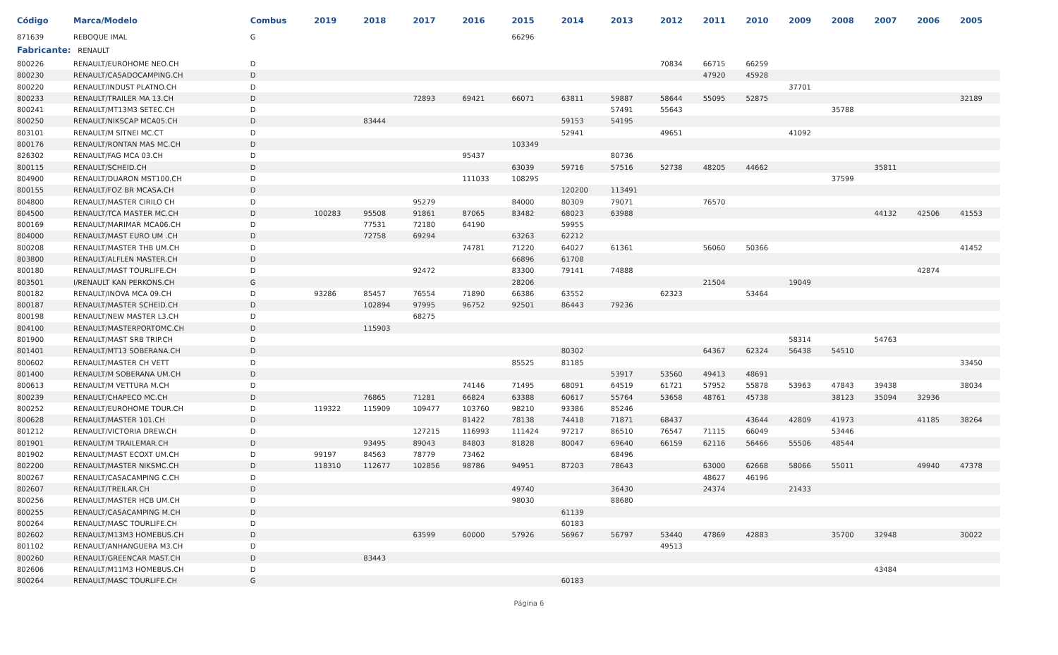| Código | Marca/Modelo | Combus | 2019 | 2018 | 2017 | 2016 | 2015 | 2014 | 2013 | 2012 | 2011 | 2010 | 2009 | 2008 | 2007 | 2006 | 2005 |
| --- | --- | --- | --- | --- | --- | --- | --- | --- | --- | --- | --- | --- | --- | --- | --- | --- | --- |
| 871639 | REBOQUE IMAL | G | | | | | 66296 | | | | | | | | | | |
| Fabricante: RENAULT | | | | | | | | | | | | | | | | | |
| 800226 | RENAULT/EUROHOME NEO.CH | D | | | | | | | | 70834 | 66715 | 66259 | | | | | |
| 800230 | RENAULT/CASADOCAMPING.CH | D | | | | | | | | | 47920 | 45928 | | | | | |
| 800220 | RENAULT/INDUST PLATNO.CH | D | | | | | | | | | | | 37701 | | | | |
| 800233 | RENAULT/TRAILER MA 13.CH | D | | | 72893 | 69421 | 66071 | 63811 | 59887 | 58644 | 55095 | 52875 | | | | | 32189 |
| 800241 | RENAULT/MT13M3 SETEC.CH | D | | | | | | | 57491 | 55643 | | | | 35788 | | | |
| 800250 | RENAULT/NIKSCAP MCA05.CH | D | | 83444 | | | | 59153 | 54195 | | | | | | | | |
| 803101 | RENAULT/M SITNEI MC.CT | D | | | | | | 52941 | | 49651 | | | 41092 | | | | |
| 800176 | RENAULT/RONTAN MAS MC.CH | D | | | | | 103349 | | | | | | | | | | |
| 826302 | RENAULT/FAG MCA 03.CH | D | | | | 95437 | | | 80736 | | | | | | | | |
| 800115 | RENAULT/SCHEID.CH | D | | | | | 63039 | 59716 | 57516 | 52738 | 48205 | 44662 | | | 35811 | | |
| 804900 | RENAULT/DUARON MST100.CH | D | | | | 111033 | 108295 | | | | | | | 37599 | | | |
| 800155 | RENAULT/FOZ BR MCASA.CH | D | | | | | | 120200 | 113491 | | | | | | | | |
| 804800 | RENAULT/MASTER CIRILO CH | D | | | 95279 | | 84000 | 80309 | 79071 | | 76570 | | | | | | |
| 804500 | RENAULT/TCA MASTER MC.CH | D | 100283 | 95508 | 91861 | 87065 | 83482 | 68023 | 63988 | | | | | | 44132 | 42506 | 41553 |
| 800169 | RENAULT/MARIMAR MCA06.CH | D | | 77531 | 72180 | 64190 | | 59955 | | | | | | | | | |
| 804000 | RENAULT/MAST EURO UM .CH | D | | 72758 | 69294 | | 63263 | 62212 | | | | | | | | | |
| 800208 | RENAULT/MASTER THB UM.CH | D | | | | 74781 | 71220 | 64027 | 61361 | | 56060 | 50366 | | | | | 41452 |
| 803800 | RENAULT/ALFLEN MASTER.CH | D | | | | | 66896 | 61708 | | | | | | | | | |
| 800180 | RENAULT/MAST TOURLIFE.CH | D | | | 92472 | | 83300 | 79141 | 74888 | | | | | | | 42874 | |
| 803501 | I/RENAULT KAN PERKONS.CH | G | | | | | 28206 | | | | 21504 | | 19049 | | | | |
| 800182 | RENAULT/INOVA MCA 09.CH | D | 93286 | 85457 | 76554 | 71890 | 66386 | 63552 | | 62323 | | 53464 | | | | | |
| 800187 | RENAULT/MASTER SCHEID.CH | D | | 102894 | 97995 | 96752 | 92501 | 86443 | 79236 | | | | | | | | |
| 800198 | RENAULT/NEW MASTER L3.CH | D | | | 68275 | | | | | | | | | | | | |
| 804100 | RENAULT/MASTERPORTOMC.CH | D | | 115903 | | | | | | | | | | | | | |
| 801900 | RENAULT/MAST SRB TRIP.CH | D | | | | | | | | | | | 58314 | | 54763 | | |
| 801401 | RENAULT/MT13 SOBERANA.CH | D | | | | | | 80302 | | | 64367 | 62324 | 56438 | 54510 | | | |
| 800602 | RENAULT/MASTER CH VETT | D | | | | | 85525 | 81185 | | | | | | | | | 33450 |
| 801400 | RENAULT/M SOBERANA UM.CH | D | | | | | | | 53917 | 53560 | 49413 | 48691 | | | | | |
| 800613 | RENAULT/M VETTURA M.CH | D | | | | 74146 | 71495 | 68091 | 64519 | 61721 | 57952 | 55878 | 53963 | 47843 | 39438 | | 38034 |
| 800239 | RENAULT/CHAPECO MC.CH | D | | 76865 | 71281 | 66824 | 63388 | 60617 | 55764 | 53658 | 48761 | 45738 | | 38123 | 35094 | 32936 | |
| 800252 | RENAULT/EUROHOME TOUR.CH | D | 119322 | 115909 | 109477 | 103760 | 98210 | 93386 | 85246 | | | | | | | | |
| 800628 | RENAULT/MASTER 101.CH | D | | | | 81422 | 78138 | 74418 | 71871 | 68437 | | 43644 | 42809 | 41973 | | 41185 | 38264 |
| 801212 | RENAULT/VICTORIA DREW.CH | D | | | 127215 | 116993 | 111424 | 97217 | 86510 | 76547 | 71115 | 66049 | | 53446 | | | |
| 801901 | RENAULT/M TRAILEMAR.CH | D | | 93495 | 89043 | 84803 | 81828 | 80047 | 69640 | 66159 | 62116 | 56466 | 55506 | 48544 | | | |
| 801902 | RENAULT/MAST ECOXT UM.CH | D | 99197 | 84563 | 78779 | 73462 | | | 68496 | | | | | | | | |
| 802200 | RENAULT/MASTER NIKSMC.CH | D | 118310 | 112677 | 102856 | 98786 | 94951 | 87203 | 78643 | | 63000 | 62668 | 58066 | 55011 | | 49940 | 47378 |
| 800267 | RENAULT/CASACAMPING C.CH | D | | | | | | | | | 48627 | 46196 | | | | | |
| 802607 | RENAULT/TREILAR.CH | D | | | | | 49740 | | 36430 | | 24374 | | 21433 | | | | |
| 800256 | RENAULT/MASTER HCB UM.CH | D | | | | | 98030 | | 88680 | | | | | | | | |
| 800255 | RENAULT/CASACAMPING M.CH | D | | | | | | 61139 | | | | | | | | | |
| 800264 | RENAULT/MASC TOURLIFE.CH | D | | | | | | 60183 | | | | | | | | | |
| 802602 | RENAULT/M13M3 HOMEBUS.CH | D | | | 63599 | 60000 | 57926 | 56967 | 56797 | 53440 | 47869 | 42883 | | 35700 | 32948 | | 30022 |
| 801102 | RENAULT/ANHANGUERA M3.CH | D | | | | | | | | 49513 | | | | | | | |
| 800260 | RENAULT/GREENCAR MAST.CH | D | | 83443 | | | | | | | | | | | | | |
| 802606 | RENAULT/M11M3 HOMEBUS.CH | D | | | | | | | | | | | | | 43484 | | |
| 800264 | RENAULT/MASC TOURLIFE.CH | G | | | | | | 60183 | | | | | | | | | |
Página 6